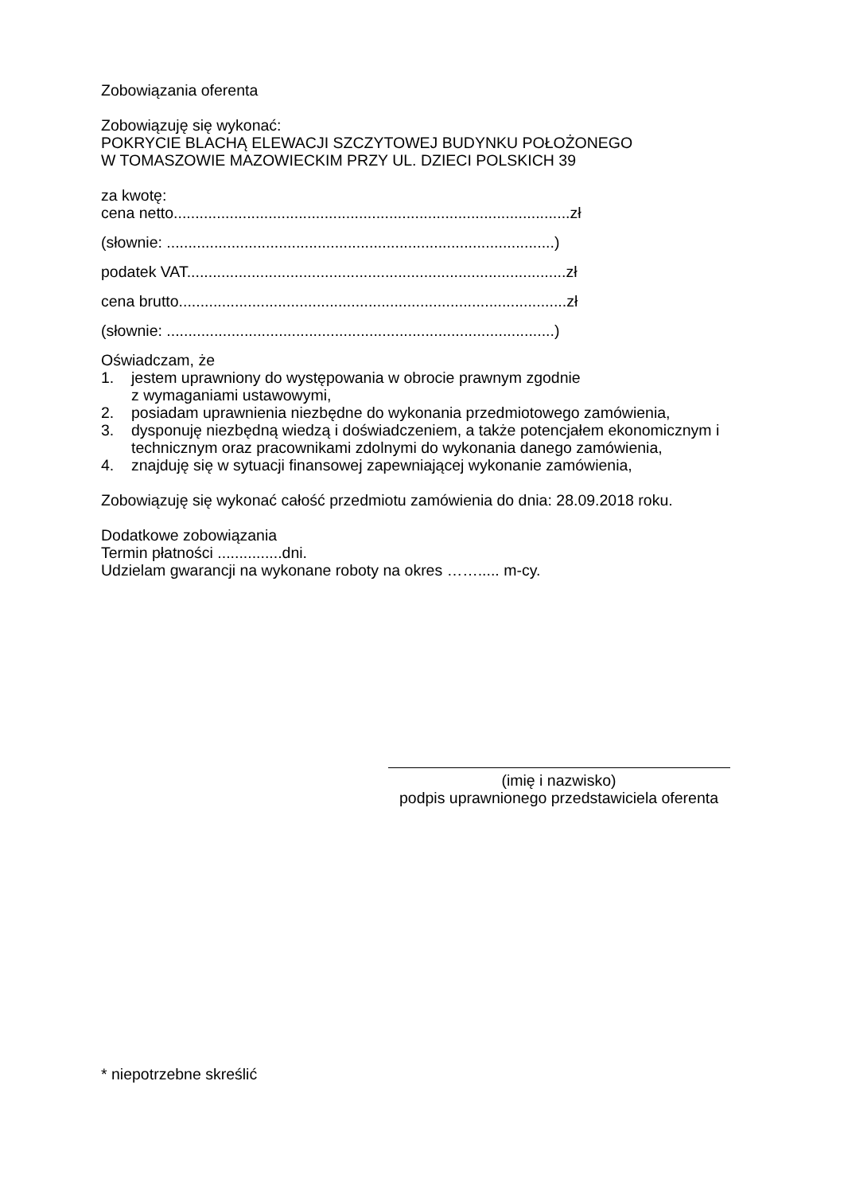Zobowiązania oferenta
Zobowiązuję się wykonać:
POKRYCIE BLACHĄ ELEWACJI SZCZYTOWEJ BUDYNKU POŁOŻONEGO
W TOMASZOWIE MAZOWIECKIM PRZY UL. DZIECI POLSKICH 39
za kwotę:
cena netto............................................................................................zł
(słownie: ..........................................................................................)
podatek VAT........................................................................................zł
cena brutto..........................................................................................zł
(słownie: ..........................................................................................)
Oświadczam, że
1. jestem uprawniony do występowania w obrocie prawnym zgodnie
z wymaganiami ustawowymi,
2. posiadam uprawnienia niezbędne do wykonania przedmiotowego zamówienia,
3. dysponuję niezbędną wiedzą i doświadczeniem, a także potencjałem ekonomicznym i technicznym oraz pracownikami zdolnymi do wykonania danego zamówienia,
4. znajduję się w sytuacji finansowej zapewniającej wykonanie zamówienia,
Zobowiązuję się wykonać całość przedmiotu zamówienia do dnia: 28.09.2018 roku.
Dodatkowe zobowiązania
Termin płatności ...............dni.
Udzielam gwarancji na wykonane roboty na okres ……..... m-cy.
(imię i nazwisko)
podpis uprawnionego przedstawiciela oferenta
* niepotrzebne skreślić